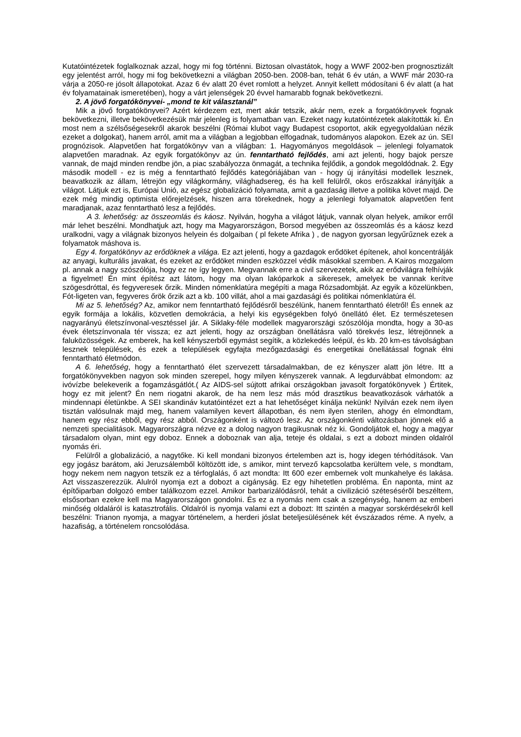Kutatóintézetek foglalkoznak azzal, hogy mi fog történni. Biztosan olvastátok, hogy a WWF 2002-ben prognosztizált egy jelentést arról, hogy mi fog bekövetkezni a világban 2050-ben. 2008-ban, tehát 6 év után, a WWF már 2030-ra várja a 2050-re jósolt állapotokat. Azaz 6 év alatt 20 évet romlott a helyzet. Annyit kellett módosítani 6 év alatt (a hat év folyamatainak ismeretében), hogy a várt jelenségek 20 évvel hamarabb fognak bekövetkezni.
2. A jövő forgatókönyvei- „mond te kit választanál”
Mik a jövő forgatókönyvei? Azért kérdezem ezt, mert akár tetszik, akár nem, ezek a forgatókönyvek fognak bekövetkezni, illetve bekövetkezésük már jelenleg is folyamatban van. Ezeket nagy kutatóintézetek alakították ki. Én most nem a szélsőségesekről akarok beszélni (Római klubot vagy Budapest csoportot, akik egyegyoldalúan nézik ezeket a dolgokat), hanem arról, amit ma a világban a legjobban elfogadnak, tudományos alapokon. Ezek az ún. SEI prognózisok. Alapvetően hat forgatókönyv van a világban: 1. Hagyományos megoldások – jelenlegi folyamatok alapvetően maradnak. Az egyik forgatókönyv az ún. fenntartható fejlődés, ami azt jelenti, hogy bajok persze vannak, de majd minden rendbe jön, a piac szabályozza önmagát, a technika fejlődik, a gondok megoldódnak. 2. Egy második modell - ez is még a fenntartható fejlődés kategóriájában van - hogy új irányítási modellek lesznek, beavatkozik az állam, létrejön egy világkormány, világhadsereg, és ha kell felülről, okos erőszakkal irányítják a világot. Látjuk ezt is, Európai Unió, az egész globalizáció folyamata, amit a gazdaság illetve a politika követ majd. De ezek még mindig optimista előrejelzések, hiszen arra törekednek, hogy a jelenlegi folyamatok alapvetően fent maradjanak, azaz fenntartható lesz a fejlődés.
A 3. lehetőség: az összeomlás és káosz. Nyilván, hogyha a világot látjuk, vannak olyan helyek, amikor erről már lehet beszélni. Mondhatjuk azt, hogy ma Magyarországon, Borsod megyében az összeomlás és a káosz kezd uralkodni, vagy a világnak bizonyos helyein és dolgaiban ( pl fekete Afrika ) , de nagyon gyorsan legyűrűznek ezek a folyamatok máshova is.
Egy 4. forgatókönyv az erődöknek a világa. Ez azt jelenti, hogy a gazdagok erődöket építenek, ahol koncentrálják az anyagi, kulturális javakat, és ezeket az erődöket minden eszközzel védik másokkal szemben. A Kairos mozgalom pl. annak a nagy szószólója, hogy ez ne így legyen. Megvannak erre a civil szervezetek, akik az erődvilágra felhívják a figyelmet! Én mint építész azt látom, hogy ma olyan lakóparkok a sikeresek, amelyek be vannak kerítve szögesdróttal, és fegyveresek őrzik. Minden nómenklatúra megépíti a maga Rózsadombját. Az egyik a közelünkben, Fót-ligeten van, fegyveres őrök őrzik azt a kb. 100 villát, ahol a mai gazdasági és politikai nómenklatúra él.
Mi az 5. lehetőség? Az, amikor nem fenntartható fejlődésről beszélünk, hanem fenntartható életről! És ennek az egyik formája a lokális, közvetlen demokrácia, a helyi kis egységekben folyó önellátó élet. Ez természetesen nagyarányú életszínvonal-vesztéssel jár. A Siklaky-féle modellek magyarországi szószólója mondta, hogy a 30-as évek életszínvonala tér vissza; ez azt jelenti, hogy az országban önellátásra való törekvés lesz, létrejönnek a faluközösségek. Az emberek, ha kell kényszerből egymást segítik, a közlekedés leépül, és kb. 20 km-es távolságban lesznek települések, és ezek a települések egyfajta mezőgazdasági és energetikai önellátással fognak élni fenntartható életmódon.
A 6. lehetőség, hogy a fenntartható élet szervezett társadalmakban, de ez kényszer alatt jön létre. Itt a forgatókönyvekben nagyon sok minden szerepel, hogy milyen kényszerek vannak. A legdurvábbat elmondom: az ivóvízbe belekeverik a fogamzásgátlót.( Az AIDS-sel sújtott afrikai országokban javasolt forgatókönyvek ) Értitek, hogy ez mit jelent? Én nem riogatni akarok, de ha nem lesz más mód drasztikus beavatkozások várhatók a mindennapi életünkbe. A SEI skandináv kutatóintézet ezt a hat lehetőséget kínálja nekünk! Nyilván ezek nem ilyen tisztán valósulnak majd meg, hanem valamilyen kevert állapotban, és nem ilyen sterilen, ahogy én elmondtam, hanem egy rész ebből, egy rész abból. Országonként is változó lesz. Az országonkénti változásban jönnek elő a nemzeti specialitások. Magyarországra nézve ez a dolog nagyon tragikusnak néz ki. Gondoljátok el, hogy a magyar társadalom olyan, mint egy doboz. Ennek a doboznak van alja, teteje és oldalai, s ezt a dobozt minden oldalról nyomás éri.
Felülről a globalizáció, a nagytőke. Ki kell mondani bizonyos értelemben azt is, hogy idegen térhódítások. Van egy jogász barátom, aki Jeruzsálemből költözött ide, s amikor, mint tervező kapcsolatba kerültem vele, s mondtam, hogy nekem nem nagyon tetszik ez a térfoglalás, ő azt mondta: Itt 600 ezer embernek volt munkahelye és lakása. Azt visszaszerezzük. Alulról nyomja ezt a dobozt a cigányság. Ez egy hihetetlen probléma. Én naponta, mint az építőiparban dolgozó ember találkozom ezzel. Amikor barbarizálódásról, tehát a civilizáció szétesésérõl beszéltem, elsősorban ezekre kell ma Magyarországon gondolni. És ez a nyomás nem csak a szegénység, hanem az emberi minőség oldaláról is katasztrofális. Oldalról is nyomja valami ezt a dobozt: Itt szintén a magyar sorskérdésekről kell beszélni: Trianon nyomja, a magyar történelem, a herderi jóslat beteljesülésének két évszázados réme. A nyelv, a hazafiság, a történelem roncsolódása.